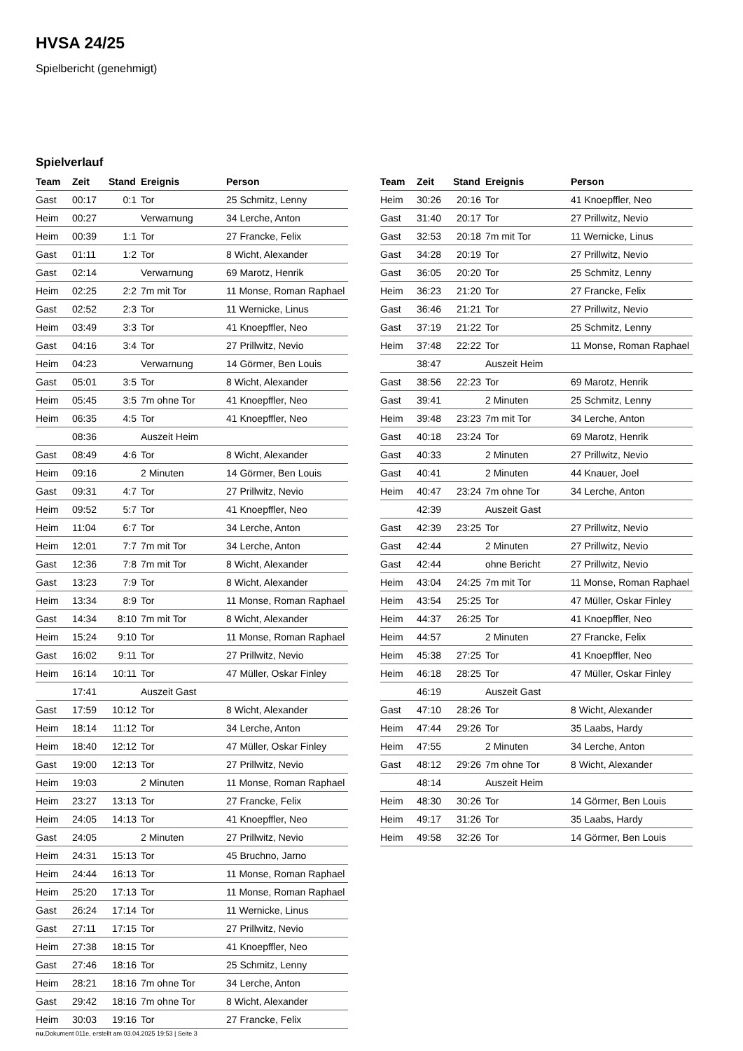HVSA 24/25
Spielbericht (genehmigt)
Spielverlauf
| Team | Zeit | Stand | Ereignis | Person |
| --- | --- | --- | --- | --- |
| Gast | 00:17 | 0:1 | Tor | 25 Schmitz, Lenny |
| Heim | 00:27 | | Verwarnung | 34 Lerche, Anton |
| Heim | 00:39 | 1:1 | Tor | 27 Francke, Felix |
| Gast | 01:11 | 1:2 | Tor | 8 Wicht, Alexander |
| Gast | 02:14 | | Verwarnung | 69 Marotz, Henrik |
| Heim | 02:25 | 2:2 | 7m mit Tor | 11 Monse, Roman Raphael |
| Gast | 02:52 | 2:3 | Tor | 11 Wernicke, Linus |
| Heim | 03:49 | 3:3 | Tor | 41 Knoepffler, Neo |
| Gast | 04:16 | 3:4 | Tor | 27 Prillwitz, Nevio |
| Heim | 04:23 | | Verwarnung | 14 Görmer, Ben Louis |
| Gast | 05:01 | 3:5 | Tor | 8 Wicht, Alexander |
| Heim | 05:45 | 3:5 | 7m ohne Tor | 41 Knoepffler, Neo |
| Heim | 06:35 | 4:5 | Tor | 41 Knoepffler, Neo |
| | 08:36 | | Auszeit Heim | |
| Gast | 08:49 | 4:6 | Tor | 8 Wicht, Alexander |
| Heim | 09:16 | | 2 Minuten | 14 Görmer, Ben Louis |
| Gast | 09:31 | 4:7 | Tor | 27 Prillwitz, Nevio |
| Heim | 09:52 | 5:7 | Tor | 41 Knoepffler, Neo |
| Heim | 11:04 | 6:7 | Tor | 34 Lerche, Anton |
| Heim | 12:01 | 7:7 | 7m mit Tor | 34 Lerche, Anton |
| Gast | 12:36 | 7:8 | 7m mit Tor | 8 Wicht, Alexander |
| Gast | 13:23 | 7:9 | Tor | 8 Wicht, Alexander |
| Heim | 13:34 | 8:9 | Tor | 11 Monse, Roman Raphael |
| Gast | 14:34 | 8:10 | 7m mit Tor | 8 Wicht, Alexander |
| Heim | 15:24 | 9:10 | Tor | 11 Monse, Roman Raphael |
| Gast | 16:02 | 9:11 | Tor | 27 Prillwitz, Nevio |
| Heim | 16:14 | 10:11 | Tor | 47 Müller, Oskar Finley |
| | 17:41 | | Auszeit Gast | |
| Gast | 17:59 | 10:12 | Tor | 8 Wicht, Alexander |
| Heim | 18:14 | 11:12 | Tor | 34 Lerche, Anton |
| Heim | 18:40 | 12:12 | Tor | 47 Müller, Oskar Finley |
| Gast | 19:00 | 12:13 | Tor | 27 Prillwitz, Nevio |
| Heim | 19:03 | | 2 Minuten | 11 Monse, Roman Raphael |
| Heim | 23:27 | 13:13 | Tor | 27 Francke, Felix |
| Heim | 24:05 | 14:13 | Tor | 41 Knoepffler, Neo |
| Gast | 24:05 | | 2 Minuten | 27 Prillwitz, Nevio |
| Heim | 24:31 | 15:13 | Tor | 45 Bruchno, Jarno |
| Heim | 24:44 | 16:13 | Tor | 11 Monse, Roman Raphael |
| Heim | 25:20 | 17:13 | Tor | 11 Monse, Roman Raphael |
| Gast | 26:24 | 17:14 | Tor | 11 Wernicke, Linus |
| Gast | 27:11 | 17:15 | Tor | 27 Prillwitz, Nevio |
| Heim | 27:38 | 18:15 | Tor | 41 Knoepffler, Neo |
| Gast | 27:46 | 18:16 | Tor | 25 Schmitz, Lenny |
| Heim | 28:21 | 18:16 | 7m ohne Tor | 34 Lerche, Anton |
| Gast | 29:42 | 18:16 | 7m ohne Tor | 8 Wicht, Alexander |
| Heim | 30:03 | 19:16 | Tor | 27 Francke, Felix |
| Team | Zeit | Stand | Ereignis | Person |
| --- | --- | --- | --- | --- |
| Heim | 30:26 | 20:16 | Tor | 41 Knoepffler, Neo |
| Gast | 31:40 | 20:17 | Tor | 27 Prillwitz, Nevio |
| Gast | 32:53 | 20:18 | 7m mit Tor | 11 Wernicke, Linus |
| Gast | 34:28 | 20:19 | Tor | 27 Prillwitz, Nevio |
| Gast | 36:05 | 20:20 | Tor | 25 Schmitz, Lenny |
| Heim | 36:23 | 21:20 | Tor | 27 Francke, Felix |
| Gast | 36:46 | 21:21 | Tor | 27 Prillwitz, Nevio |
| Gast | 37:19 | 21:22 | Tor | 25 Schmitz, Lenny |
| Heim | 37:48 | 22:22 | Tor | 11 Monse, Roman Raphael |
| | 38:47 | | Auszeit Heim | |
| Gast | 38:56 | 22:23 | Tor | 69 Marotz, Henrik |
| Gast | 39:41 | | 2 Minuten | 25 Schmitz, Lenny |
| Heim | 39:48 | 23:23 | 7m mit Tor | 34 Lerche, Anton |
| Gast | 40:18 | 23:24 | Tor | 69 Marotz, Henrik |
| Gast | 40:33 | | 2 Minuten | 27 Prillwitz, Nevio |
| Gast | 40:41 | | 2 Minuten | 44 Knauer, Joel |
| Heim | 40:47 | 23:24 | 7m ohne Tor | 34 Lerche, Anton |
| | 42:39 | | Auszeit Gast | |
| Gast | 42:39 | 23:25 | Tor | 27 Prillwitz, Nevio |
| Gast | 42:44 | | 2 Minuten | 27 Prillwitz, Nevio |
| Gast | 42:44 | | ohne Bericht | 27 Prillwitz, Nevio |
| Heim | 43:04 | 24:25 | 7m mit Tor | 11 Monse, Roman Raphael |
| Heim | 43:54 | 25:25 | Tor | 47 Müller, Oskar Finley |
| Heim | 44:37 | 26:25 | Tor | 41 Knoepffler, Neo |
| Heim | 44:57 | | 2 Minuten | 27 Francke, Felix |
| Heim | 45:38 | 27:25 | Tor | 41 Knoepffler, Neo |
| Heim | 46:18 | 28:25 | Tor | 47 Müller, Oskar Finley |
| | 46:19 | | Auszeit Gast | |
| Gast | 47:10 | 28:26 | Tor | 8 Wicht, Alexander |
| Heim | 47:44 | 29:26 | Tor | 35 Laabs, Hardy |
| Heim | 47:55 | | 2 Minuten | 34 Lerche, Anton |
| Gast | 48:12 | 29:26 | 7m ohne Tor | 8 Wicht, Alexander |
| | 48:14 | | Auszeit Heim | |
| Heim | 48:30 | 30:26 | Tor | 14 Görmer, Ben Louis |
| Heim | 49:17 | 31:26 | Tor | 35 Laabs, Hardy |
| Heim | 49:58 | 32:26 | Tor | 14 Görmer, Ben Louis |
nu.Dokument 011e, erstellt am 03.04.2025 19:53 | Seite 3